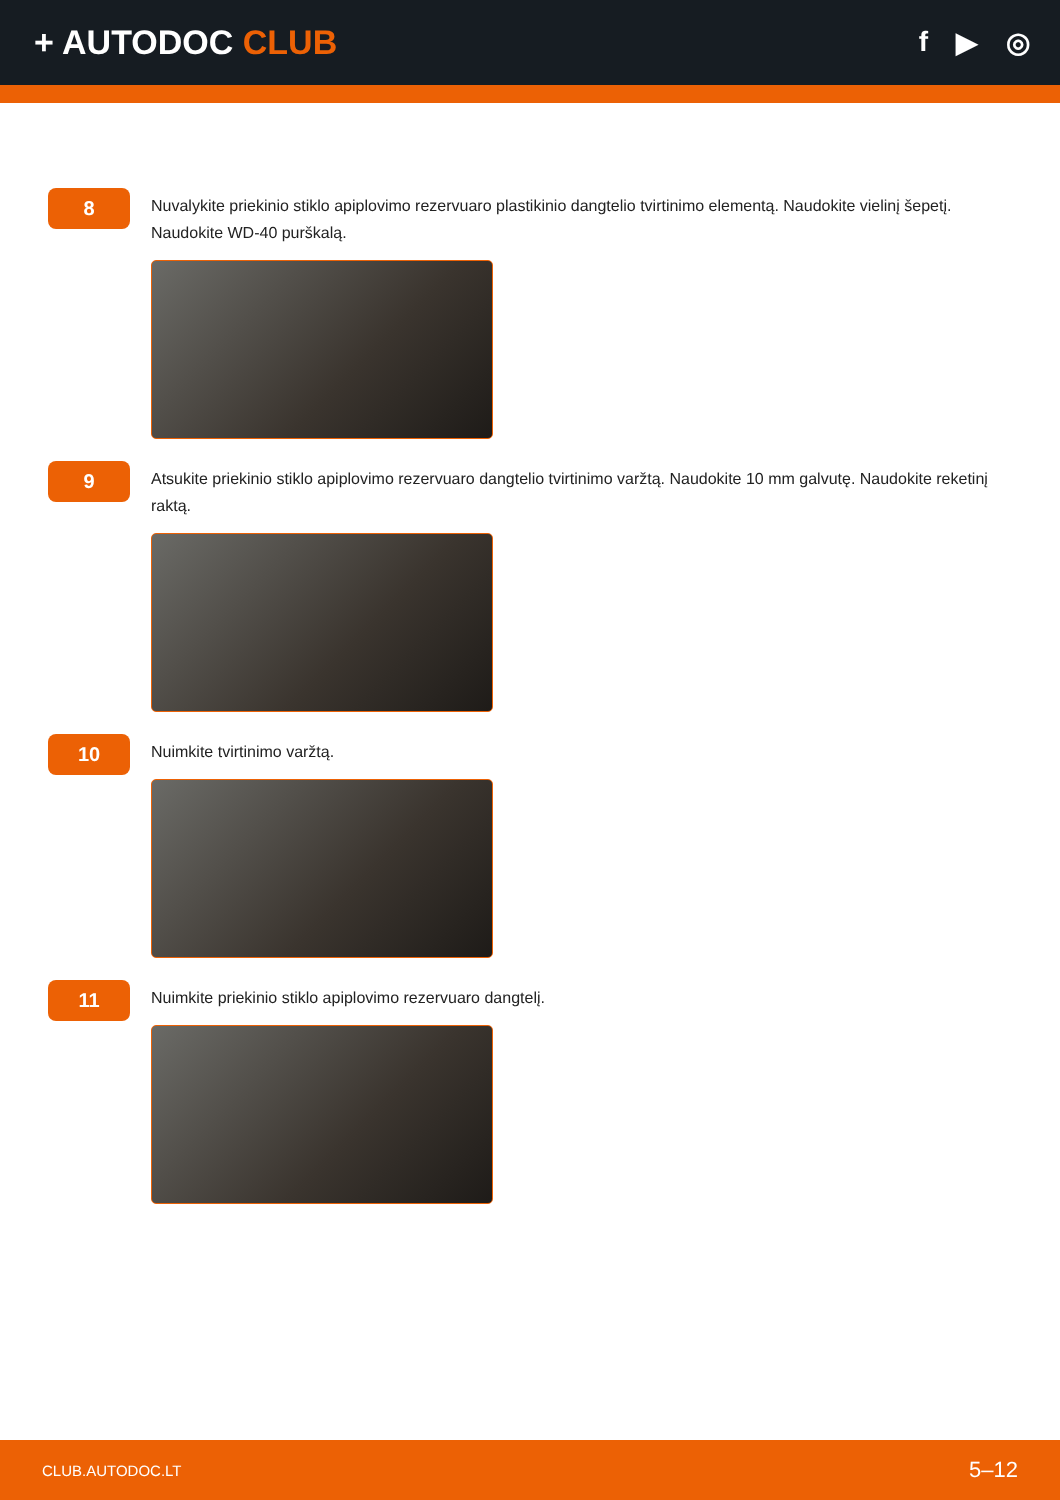+ AUTODOC CLUB
f ▶ ◎
8
Nuvalykite priekinio stiklo apiplovimo rezervuaro plastikinio dangtelio tvirtinimo elementą. Naudokite vielinį šepetį. Naudokite WD-40 purškalą.
9
Atsukite priekinio stiklo apiplovimo rezervuaro dangtelio tvirtinimo varžtą. Naudokite 10 mm galvutę. Naudokite reketinį raktą.
10
Nuimkite tvirtinimo varžtą.
11
Nuimkite priekinio stiklo apiplovimo rezervuaro dangtelį.
CLUB.AUTODOC.LT 5–12